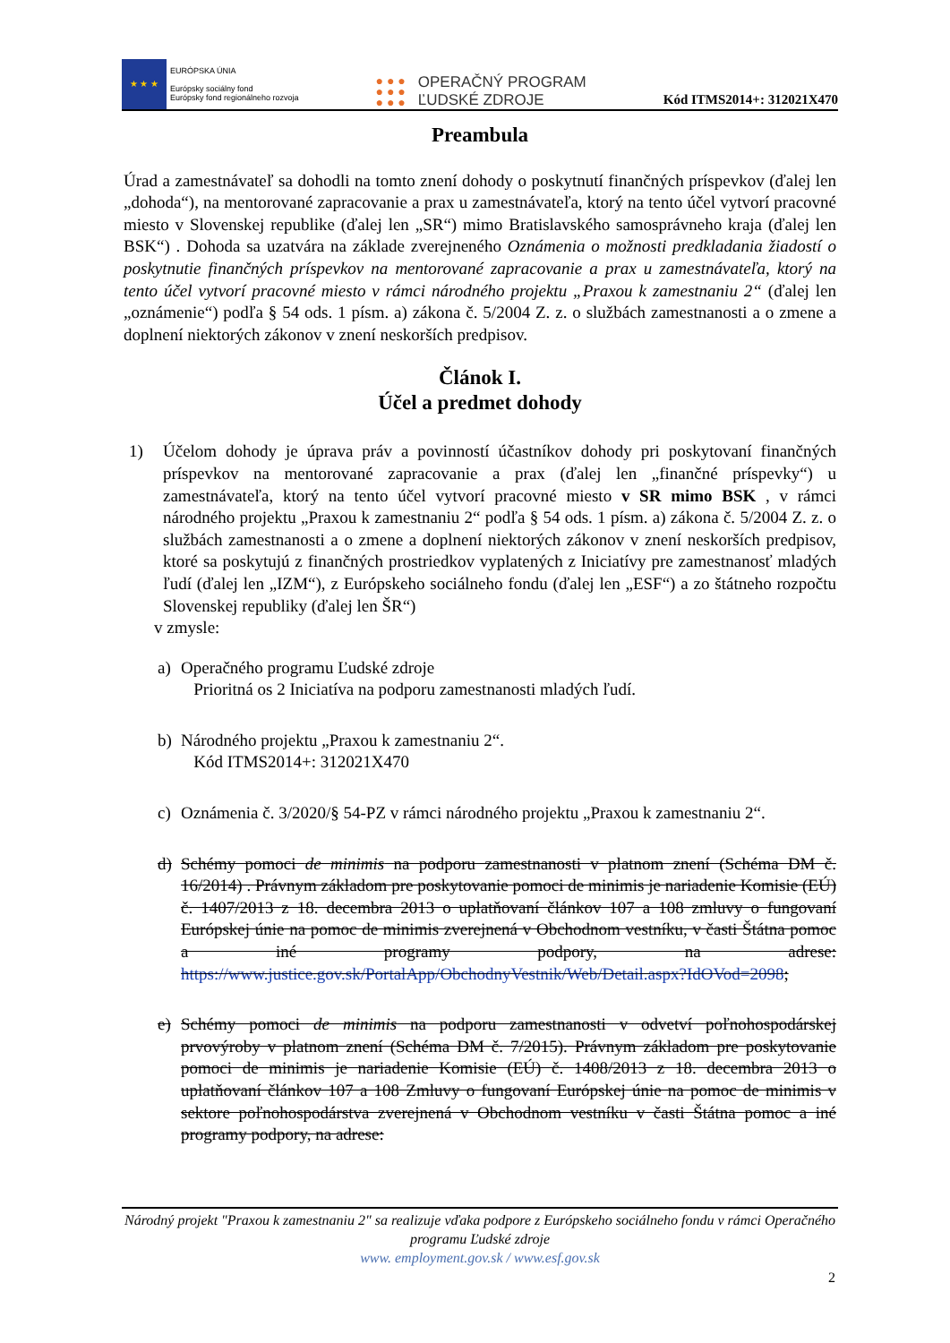★ ★ ★
EURÓPSKA ÚNIA
Európsky sociálny fond
Európsky fond regionálneho rozvoja
● ● ●
● ● ●
● ● ●
OPERAČNÝ PROGRAM
ĽUDSKÉ ZDROJE
Kód ITMS2014+: 312021X470
Preambula
Úrad a zamestnávateľ sa dohodli na tomto znení dohody o poskytnutí finančných príspevkov (ďalej len „dohoda“), na mentorované zapracovanie a prax u zamestnávateľa, ktorý na tento účel vytvorí pracovné miesto v Slovenskej republike (ďalej len „SR“) mimo Bratislavského samosprávneho kraja (ďalej len BSK“) . Dohoda sa uzatvára na základe zverejneného Oznámenia o možnosti predkladania žiadostí o poskytnutie finančných príspevkov na mentorované zapracovanie a prax u zamestnávateľa, ktorý na tento účel vytvorí pracovné miesto v rámci národného projektu „Praxou k zamestnaniu 2“ (ďalej len „oznámenie“) podľa § 54 ods. 1 písm. a) zákona č. 5/2004 Z. z. o službách zamestnanosti a o zmene a doplnení niektorých zákonov v znení neskorších predpisov.
Článok I.
Účel a predmet dohody
1) Účelom dohody je úprava práv a povinností účastníkov dohody pri poskytovaní finančných príspevkov na mentorované zapracovanie a prax (ďalej len „finančné príspevky“) u zamestnávateľa, ktorý na tento účel vytvorí pracovné miesto v SR mimo BSK , v rámci národného projektu „Praxou k zamestnaniu 2“ podľa § 54 ods. 1 písm. a) zákona č. 5/2004 Z. z. o službách zamestnanosti a o zmene a doplnení niektorých zákonov v znení neskorších predpisov, ktoré sa poskytujú z finančných prostriedkov vyplatených z Iniciatívy pre zamestnanosť mladých ľudí (ďalej len „IZM“), z Európskeho sociálneho fondu (ďalej len „ESF“) a zo štátneho rozpočtu Slovenskej republiky (ďalej len ŠR“)
v zmysle:
a) Operačného programu Ľudské zdroje
Prioritná os 2 Iniciatíva na podporu zamestnanosti mladých ľudí.
b) Národného projektu „Praxou k zamestnaniu 2“.
Kód ITMS2014+: 312021X470
c) Oznámenia č. 3/2020/§ 54-PZ v rámci národného projektu „Praxou k zamestnaniu 2“.
d) Schémy pomoci de minimis na podporu zamestnanosti v platnom znení (Schéma DM č. 16/2014) . Právnym základom pre poskytovanie pomoci de minimis je nariadenie Komisie (EÚ) č. 1407/2013 z 18. decembra 2013 o uplatňovaní článkov 107 a 108 zmluvy o fungovaní Európskej únie na pomoc de minimis zverejnená v Obchodnom vestníku, v časti Štátna pomoc a iné programy podpory, na adrese: https://www.justice.gov.sk/PortalApp/ObchodnyVestnik/Web/Detail.aspx?IdOVod=2098;
e) Schémy pomoci de minimis na podporu zamestnanosti v odvetví poľnohospodárskej prvovýroby v platnom znení (Schéma DM č. 7/2015). Právnym základom pre poskytovanie pomoci de minimis je nariadenie Komisie (EÚ) č. 1408/2013 z 18. decembra 2013 o uplatňovaní článkov 107 a 108 Zmluvy o fungovaní Európskej únie na pomoc de minimis v sektore poľnohospodárstva zverejnená v Obchodnom vestníku v časti Štátna pomoc a iné programy podpory, na adrese:
Národný projekt "Praxou k zamestnaniu 2" sa realizuje vďaka podpore z Európskeho sociálneho fondu v rámci Operačného programu Ľudské zdroje
www. employment.gov.sk / www.esf.gov.sk
2